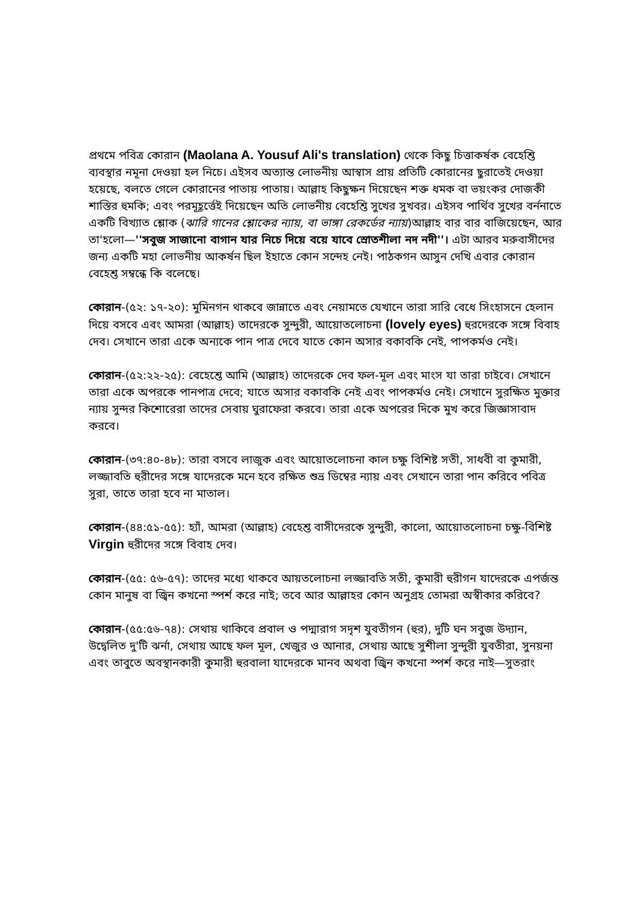প্রথমে পবিত্র কোরান (Maolana A. Yousuf Ali's translation) থেকে কিছু চিত্তাকর্ষক বেহেশ্তি ব্যবস্থার নমূনা দেওয়া হল নিচে। এইসব অত্যান্ত লোভনীয় আস্বাস প্রায় প্রতিটি কোরানের ছুরাতেই দেওয়া হয়েছে, বলতে গেলে কোরানের পাতায় পাতায়। আল্লাহ কিছুক্ষন দিয়েছেন শক্ত ধমক বা ভয়ংকর দোজকী শাস্তির হুমকি; এবং পরমূহূর্ত্তেই দিয়েছেন অতি লোভনীয় বেহেশ্তি সুখের সুখবর। এইসব পার্থিব সুখের বর্ননাতে একটি বিখ্যাত শ্লোক (ঝারি গানের শ্লোকের ন্যায়, বা ভাঙ্গা রেকর্ডের ন্যায়)আল্লাহ বার বার বাজিয়েছেন, আর তা'হলো—''সবুজ সাজানো বাগান যার নিচে দিয়ে বয়ে যাবে স্রোতশীলা নদ নদী''। এটা আরব মরুবাসীদের জন্য একটি মহা লোভনীয় আকর্ষন ছিল ইহাতে কোন সন্দেহ নেই। পাঠকগন আসুন দেখি এবার কোরান বেহেশ্ত সম্বন্ধে কি বলেছে।
কোরান-(৫২: ১৭-২০): মুমিনগন থাকবে জান্নাতে এবং নেয়ামতে যেখানে তারা সারি বেধে সিংহাসনে হেলান দিয়ে বসবে এবং আমরা (আল্লাহ) তাদেরকে সুন্দুরী, আয়োতলোচনা (lovely eyes) হুরদেরকে সঙ্গে বিবাহ দেব। সেখানে তারা একে অন্যকে পান পাত্র দেবে যাতে কোন অসার বকাবকি নেই, পাপকর্মও নেই।
কোরান-(৫২:২২-২৫): বেহেশ্তে আমি (আল্লাহ) তাদেরকে দেব ফল-মূল এবং মাংস যা তারা চাইবে। সেখানে তারা একে অপরকে পানপাত্র দেবে; যাতে অসার বকাবকি নেই এবং পাপকর্মও নেই। সেখানে সুরক্ষিত মুক্তার ন্যায় সুন্দর কিশোরেরা তাদের সেবায় ঘুরাফেরা করবে। তারা একে অপরের দিকে মুখ করে জিজ্ঞাসাবাদ করবে।
কোরান-(৩৭:৪০-৪৮): তারা বসবে লাজুক এবং আয়োতলোচনা কাল চক্ষু বিশিষ্ট সতী, সাধবী বা কুমারী, লজ্জাবতি হুরীদের সঙ্গে যাদেরকে মনে হবে রক্ষিত শুভ্র ডিম্বের ন্যায় এবং সেখানে তারা পান করিবে পবিত্র সুরা, তাতে তারা হবে না মাতাল।
কোরান-(৪৪:৫১-৫৫): হ্যাঁ, আমরা (আল্লাহ) বেহেশ্ত বাসীদেরকে সুন্দুরী, কালো, আয়োতলোচনা চক্ষু-বিশিষ্ট Virgin হুরীদের সঙ্গে বিবাহ দেব।
কোরান-(৫৫: ৫৬-৫৭): তাদের মধ্যে থাকবে আয়তলোচনা লজ্জাবতি সতী, কুমারী হুরীগন যাদেরকে এপর্জন্ত কোন মানুষ বা জ্বিন কখনো স্পর্শ করে নাই; তবে আর আল্লাহর কোন অনুগ্রহ তোমরা অস্বীকার করিবে?
কোরান-(৫৫:৫৬-৭৪): সেথায় থাকিবে প্রবাল ও পদ্মারাগ সদৃশ যুবতীগন (হুর), দুটি ঘন সবুজ উদ্যান, উদ্বেলিত দু'টি ঝর্না, সেথায় আছে ফল মূল, খেজুর ও আনার, সেথায় আছে সুশীলা সুন্দুরী যুবতীরা, সুনয়না এবং তাবুতে অবস্থানকারী কুমারী হুরবালা যাদেরকে মানব অথবা জ্বিন কখনো স্পর্শ করে নাই—সুতরাং